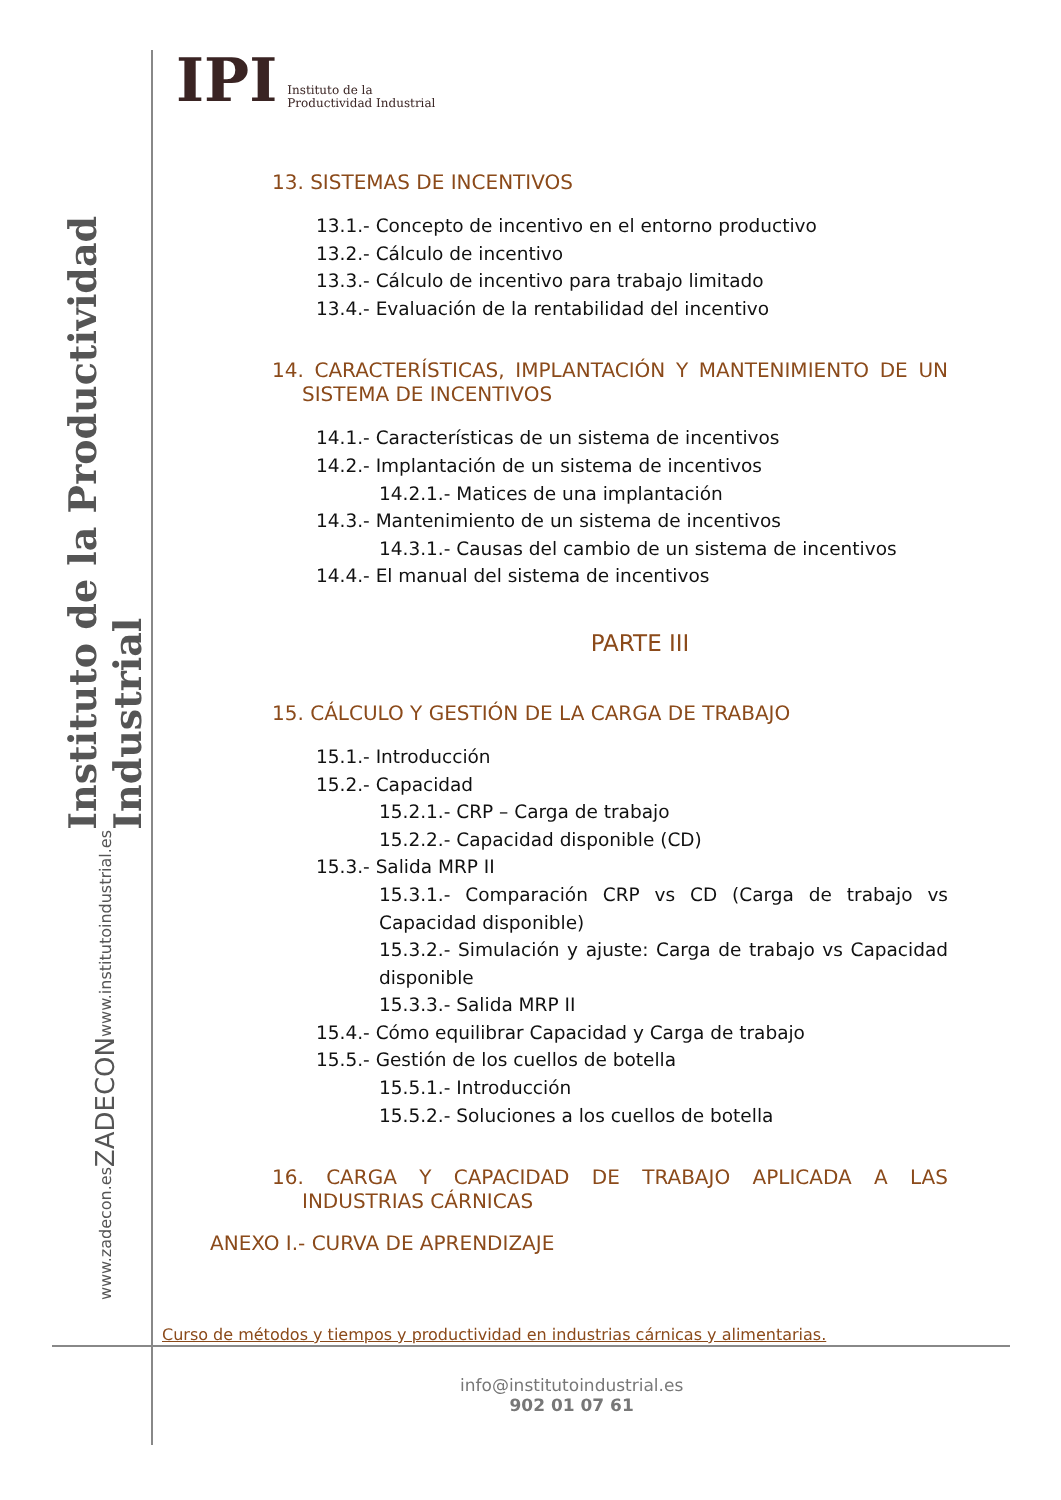Instituto de la Productividad Industrial
www.institutoindustrial.es
ZADECON
www.zadecon.es
IPI Instituto de la
Productividad Industrial
13. SISTEMAS DE INCENTIVOS
13.1.- Concepto de incentivo en el entorno productivo
13.2.- Cálculo de incentivo
13.3.- Cálculo de incentivo para trabajo limitado
13.4.- Evaluación de la rentabilidad del incentivo
14. CARACTERÍSTICAS, IMPLANTACIÓN Y MANTENIMIENTO DE UN SISTEMA DE INCENTIVOS
14.1.- Características de un sistema de incentivos
14.2.- Implantación de un sistema de incentivos
14.2.1.- Matices de una implantación
14.3.- Mantenimiento de un sistema de incentivos
14.3.1.- Causas del cambio de un sistema de incentivos
14.4.- El manual del sistema de incentivos
PARTE III
15. CÁLCULO Y GESTIÓN DE LA CARGA DE TRABAJO
15.1.- Introducción
15.2.- Capacidad
15.2.1.- CRP – Carga de trabajo
15.2.2.- Capacidad disponible (CD)
15.3.- Salida MRP II
15.3.1.- Comparación CRP vs CD (Carga de trabajo vs Capacidad disponible)
15.3.2.- Simulación y ajuste: Carga de trabajo vs Capacidad disponible
15.3.3.- Salida MRP II
15.4.- Cómo equilibrar Capacidad y Carga de trabajo
15.5.- Gestión de los cuellos de botella
15.5.1.- Introducción
15.5.2.- Soluciones a los cuellos de botella
16. CARGA Y CAPACIDAD DE TRABAJO APLICADA A LAS INDUSTRIAS CÁRNICAS
ANEXO I.- CURVA DE APRENDIZAJE
Curso de métodos y tiempos y productividad en industrias cárnicas y alimentarias.
info@institutoindustrial.es
902 01 07 61